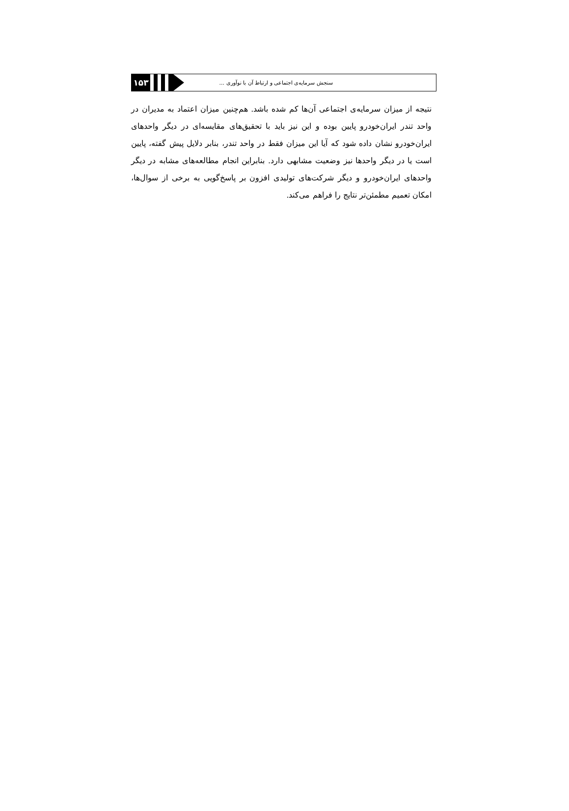۱۵۳
سنجش سرمایه‌ی اجتماعی و ارتباط آن با نوآوری ...
نتیجه از میزان سرمایه‌ی اجتماعی آن‌ها کم شده باشد. هم‌چنین میزان اعتماد به مدیران در واحد تندر ایران‌خودرو پایین بوده و این نیز باید با تحقیق‌های مقایسه‌ای در دیگر واحدهای ایران‌خودرو نشان داده شود که آیا این میزان فقط در واحد تندر، بنابر دلایل پیش گفته، پایین است یا در دیگر واحدها نیز وضعیت مشابهی دارد. بنابراین انجام مطالعه‌های مشابه در دیگر واحدهای ایران‌خودرو و دیگر شرکت‌های تولیدی افزون بر پاسخ‌گویی به برخی از سوال‌ها، امکان تعمیم مطمئن‌تر نتایج را فراهم می‌کند.